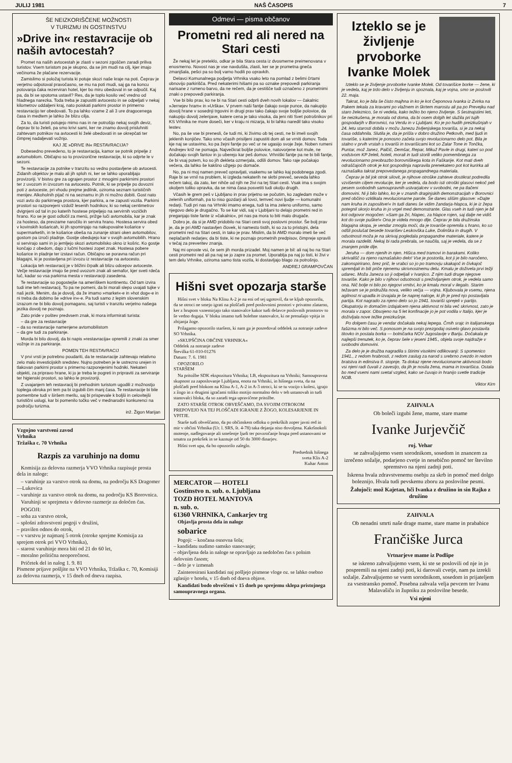JULIJ 1981 NAŠ ČASOPIS 7
ŠE NEIZKORIŠČENE MOŽNOSTI
V TURIZMU IN GOSTINSTVU
»Drive in« restavracije ob naših avtocestah?
Promet na naših avtocestah je zlasti v sezoni zgoščen zaradi priliva turistov. Vsem turistom pa je skupno, da se jim mudi na cilj, kjer imajo večinoma že plačane rezervacije.
Zamislimo si položaj turista ki potuje skozi naše kraje na poti. Čeprav je verjetno odpotoval pravočasno, se mu na poti mudi, saj ga na koncu potovanja čaka rezerviran hotel, kjer bo miru obedoval in se odpočil. Kaj pa, da bi se spotoma ustavil? Res, da je toplo kosilo več vredno od hladnega narezka. Toda treba je zapustiti avtocesto in se odpeljati v nekaj kilometrov oddaljeni kraj, nato poiskati parkirni prostor in primerno restavracijo ter obedovati. To pa lahko vzame 2 ali 3 ure dragocenega časa in medtem je lahko že blizu cilja.
Za to, da turisti potujejo mimo nas in ne potrošijo nekaj svojih deviz, čeprav bi to želeli, pa smo krivi sami, ker ne znamo dovolj prisluhniti zahtevam potnikov na avtocesti ki želé obedovati in se okrepčati ter čimprej nadaljevati vožnjo.
KAJ JE »DRIVE IN« RESTAVRACIJA?
Dobesedno prevedeno, to je restavracija, kamor se potnik pripelje z avtomobilom. Običajno so to provizorične restavracije, ki so odprte le v sezoni.
Te restavracije za potnike v tranzitu so vedno postavljene ob avtocesti. Zidanih objektov je malo ali jih sploh ni, ker se lahko uporabljajo provizoriji. V bistvu gre za ograjen prostor z mnogimi parkirnimi prostori ter z uvozom in izvozom na avtocesto. Potnik, ki se pripelje po dovozni poti z avtoceste, pri vhodu prejme jedilnik, oziroma seznam turističnih menijev. Alkoholnih pijač ni na seznamu in jih ni možno dobiti. Gost nato vozi avto do parkirnega prostora, kjer parkira, a ne zapusti vozila. Parkirni prostori so razporejeni vzdolž lesenih hodnikov, ki so nekaj centimetrov dvignjeni od tal in po katerih hostese pripeljejo na servirnih vozičkih hrano. Ko se je gost odločil za menü, prižge luči avtomobila, kar je znak za hosteso, da prevzame naročilo in servira hrano. Hostesa servira obed v kovinskih košaricah, ki jih spominjajo na nakupovalne košarice v supermarketih, in te košarice obeša na zunanje strani oken avtomobilov, gostom pa izroči pladnje. Gostje obedujejo kar v svojih avtomobilih. Hrano si servirajo sami in jo jemljejo skozi avtomobilsko okno iz košric. Ko gostje končajo z obedom, dajo z lučmi hostesi zopet znak. Hostesa pobere košarice in pladnje ter izstavi račun. Običajno se poravna račun pri blagajni, ki je postavljena pri izvozu iz restavracije na avtocesto.
Lokacija teh restavracij je v bližini črpalk ali blizu odcepov avtoceste. Večje restavracije imajo še pred uvozom znak ali semafor, kjer sveti rdeča luč, kadar so vsa parkirna mesta v restavraciji zasedena.
Te restavracije so pogostejše na ameriškem kontinentu. Od tam izvira tudi ime teh restavracij. To pa ne pomeni, da bi morali slepo uvajati tujke v naš jezik. Menim, da je dovolj, da že imamo »market«-e in »hot dog«-e in ni treba da dobimo še »drive in«-e. Pa tudi samo z lepim slovenskim izrazom ne bi bilo dovolj pomagano, saj turisti v tranzitu verjetno našega jezika dovolj ne poznajo.
Zato pride v poštev predvsem znak, ki mora informirati turista:
– da gre za restavracije
– da so restavracije namenjene avtomobilistom
– da gre tudi za parkiranje.
Morda bi bilo dovolj, da bi napis »restavracija« opremili z znaki za smer vožnje in za parkiranje.
POMEN TEH RESTAVRACIJ
V prvi vrsti je potrebno poudariti, da te restavracije zahtevajo relativno zelo malo investicijskih sredstev. Nujno potreben je le ustrezno urejen in tlakovan parkirni prostor s primerno razporejenimi hodniki. Nekateri objekti, za pripravo hrane, ki jo je treba le pogreti in pripraviti za serviranje ter higienski prostori, so lahko le provizoriji.
Z uvajanjem teh restavracij bi prehodnim turistom ugodili z možnostjo toplega obroka pri tem pa bi izgubili čim manj časa. Te restavracije bi bile pomembne tudi v širšem merilu, saj bi prispevale k boljši in celovitejši turistični uslugi, kar bi pomenilo točko več v mednarodni konkurenci na področju turizma.
inž. Žigon Marijan
Vzgojno varstveni zavod
Vrhnika
Tržaška c. 70 Vrhnika
Razpis za varuhinjo na domu
Komisija za delovna razmerja VVO Vrhnika razpisuje prosta dela in naloge:
– varuhinje za varstvo otrok na domu, na področju KS Dragomer—Lukovica
– varuhinje za varstvo otrok na domu, na področju KS Borovnica.
Varuhinji se sprejmeta v delovno razmerje za določen čas.
POGOJI:
– soba za varstvo otrok,
– splošni zdravstveni pogoji v družini,
– pravilen odnos do otrok,
– v varstvu je najmanj 5 otrok (otroke sprejme Komisija za sprejem otrok pri VVO Vrhnika),
– starost varuhinje mora biti od 21 do 60 let,
– moralno politična neoporečnost.
Pričetek del in nalog 1. 9. 81
Pismene prijave pošljite na VVO Vrhnika, Tržaška c. 70, Komisiji za delovna razmerja, v 15 dneh od dneva razpisa.
Odmevi — pisma občanov
Prometni red ali nered na Stari cesti
Že nekaj let je preteklo, odkar je bila Stara cesta iz dvosmerne preimenovana v enosmerno. Novost nas je vse navdušila, zlasti, ker se je prometna gneča zmanjšala, pešci pa so bolj varno hodili po opravkih.
Delavci Komunalnega podjetja Vrhnika vsako leto na pomlad z belimi črtami obnovijo parkirišča. Pred nekaterimi hišami pa so oznake prepovedi parkiranja narisane z rumeno barvo, da ne rečem, da je cestišče tudi označeno z prometnimi znaki o prepovedi parkiranja.
Vse bi bilo prav, ko ne bi na Stari cesti odprli dveh novih lokalov — čakalnic »Jernejev hram« in »Urška«. V prvem naši fantje čakajo svoje punce, da nakupijo dovolj hrane v sosednji trgovini in drugi prav tako čakajo svoje boljše polovice, da nakupijo dovolj zelenjave, katere cena je tako visoka, da jeni niti Svet potrošnikov pri KS Vrhnika ne more doseči, ker v kraju ni mizarja, ki bi lahko naredil tako visoko lestev.
No, pa še vse bi prenesli, če tudi mi, ki živimo ob tej cesti, ne bi imeli svojih jeklenih konjičev. Tako smo včasih prisiljeni zapustiti dom ali se vrniti domov. Toda kje naj se ustavimo, ko pa žejni fantje po več ur ne ugasijo svoje žeje. Noben rumeni Andrejev križ ne pomaga. Največkrat boljše polovice, natovorjene kot mule, ne dočakajo svojih fantov in jo uberejo kar peš domov. Vrhniški fantje pa ne bi bili fantje, če bi vsaj potem, ko so jih dekleta ozmerjala, odšli domov. Tako raje počakajo večera, da lahko še kakšno užgejo po domače.
No, pa ni moj namen preveč opravljati, vsakemu se lahko kaj podobnega zgodi. Raje bi se vrnil na problem, ki izgleda nekaterih ne skrbi preveč, seveda lahko rečem takoj, da zato, ker nihče od njih ne živi na tej Stari cesti. Vsak ima s svojim okoljem toliko opravka, da se nima časa posvetiti tudi okolju drugih.
Včasih le grem peš v Ljubljano in prav prijetno se počutim, ko zagledam može v zelenih uniformah, pa to niso gozdarji ali lovci, temveč novi ljudje — komunalni redarji. Tudi pri nas na Vrhniki imamo enega, tudi ta ima zeleno uniformo, samo njegovo delo je drugačno. To se kar vidi, saj v Ljubljani to delajo prometni red in preganjajo tiste fante iz »čakalnic«, pri nas pa mora to biti malo drugače.
Dobro je, da si je AMD pridobilo na Stari cesti svoj poslovni prostor. Še bolj prav je, da je pri AMD nastavljen človek, ki namesto tistih, ki so za to pristojni, dela prometni red na Stari cesti, in tako je prav. Mislim, da bi AMD moralo imeti še več neplačanih redarjev, da bi tiste, ki ne poznajo prometnih predpisov, čimpreje spravili v tečaj za preveritev znanja.
Naj mi oprostе vsi, če sem jih morda prizadel. Moj namen je bil: ali naj bo na Stari cesti prometni red ali pa naj se jo zapre za promet. Uporablja pa naj jo tisti, ki živi v tem delu Vrhnike, oziroma samo tista vozila, ki dostavljajo blago za potrošnjo.
ANDREJ GRAMPOVČAN
Hišni svet opozarja starše
Hišni svet v bloku Na Klisu A-2 je na eni od sej ugotovil, da se kljub opozorilu, da se otroci ne smejo igrati na ploščadi pred poslovnimi prostori v privatno zlatarno, ker z hrupom vznemirjajo tako stanovalce kakor tudi delavce poslovnih prostorov to še vedno dogaja. V bloku imamo tudi bolehne stanovalce, ki ne prenašajo vpitja in zbijanja žoge.
Prilagamo opozorilo staršem, ki nam ga je posredoval oddelek za notranje zadeve SO Vrhnika.
»SKUPŠČINA OBČINE VRHNIKA«
Oddelek za notranje zadeve
Številka 61-010-01276
Datum: 7. 6. 1981
OPOZORILO
STARŠEM
Na pritožbe SDK ekspozitura Vrhnika; LB, ekspozitura na Vrhniki; Samoupravna skupnost za zaposlovanje Ljubljana, enota na Vrhniki, in hišnega sveta, da na ploščadi pred blokom na Klisu A-1, A-2 in A-3 otroci, ki se tu vozijo s kolesi, igrajo z žogo in z drugimi igračami toliko motijo normalno delo v teh ustanovah in tudi stanovalci bloka, da so zaradi tega upravičene pritožbe.
ZATO STARŠE OTROK OBVEŠČAMO, DA SVOJIM OTROKOM PREPOVEJO NA TEJ PLOŠČADI IGRANJE Z ŽOGO, KOLESARJENJE IN VPITJE.
Starše tudi obveščamo, da po občinskem odloku o prekrških zoper javni red in mir v občini Vrhnika (Ur. l. SRS, št. 4-78) taka dejanja niso dovoljena. Kakršnokoli motenje, nadlegovanje ali smešenje ljudi ter povzročanje hrupa pred ustanovami se smatra za prekršek in se kaznuje od 50 do 3000 dinarjev.
Hišni svet upa, da bo opozorilo zaleglo.
Predsednik hišnega
sveta Klis A-2
Kuhar Anton
MERCATOR — HOTELI
Gostinstvo n. sub. o. Ljubljana
TOZD HOTEL MANTOVA
n. sub. o.
61360 VRHNIKA, Cankarjev trg
Objavlja prosta dela in naloge
sobarice
Pogoji: – končana osnovna šola;
– kandidatu nudimo samsko stanovanje;
– objavljena dela in naloge se opravljajo za nedoločen čas s polnim delovnim časom;
– delo je v izmenah
Zainteresirani kandidati naj pošljejo pismene vloge oz. se lahko osebno zglasijo v hotelu, v 15 dneh od dneva objave.
Kandidati bodo obveščeni v 15 dneh po sprejemu sklepa pristojnega samoupravnega organa.
Izteklo se je življenje prvoborke Ivanke Molek
Izteklo se je življenje prvoborke Ivanke Molek. Od tovarišice borke — žene, ki je vedela, kaj je trdo delo v življenju in spoznala, kaj je vojna, smo se poslovili 22. maja.
Takrat, ko je bila še čisto majhna in ko je kot Čeponova Ivanka iz Zvirka na Pakem tekala za kravami po vlažnem in škrtem marostu ali pa po Prevejku nad staro železnico, še ni vedela, kako težko bo njeno življenje. S šestnajstimi leti, še neizkušena, je morala od doma, da bi osem dolgih let služila pri tujih gospodarjih v Borovnici, na Verdu in v Ljubljani. Ko je po hudih preizkušnjah v 24. letu starosti dobila v možu Janezu življenjskega tovariša, si je za nekaj časa oddahnila. Slutila je, da je prišla v dobro družino Petkovih, med ljudi in tovariše, s katerimi je ponosno začela svojo revolucionarno delo pot. Bila je stalno v prvih vrstah s tovariši in tovarišicami kot so Zalar Tone in Tončka, Puntar, mož Janez, Palčič, Demšar, Repar, Mikuž Pavle in drugi, kateri so pod vodstvom KP želeli, hoteli, morali in tudi storili veliko pomembnega za revolucionarno preobrazbo borovniškega kota in Faškarije. Kot mati dveh odraščajočih otrok je kot gospodinja napravila prenekatero pot kot kurirka ali raznašalka takrat prepovedanega propagandnega materiala.
Čeprav je bil jok otrok silovit, je njihove otroške zahteve dostikrat podredila vzvišenim ciljem revolucije, ker je vedela, da bodo isti otroški glasovi nekoč peli pesem svobodnih samoupravnih ustvarjalcev v svobodni, ne pa tlačeni domovini. Ni ji bilo lahko, ko je v znanih draginjskih demonstracijah v Borovnici pred občino vzklikala revolucionarne parole. Še danes slišim glasove: »Dajte nam kruha in zaposlitve!« In tudi danes še vidim žandarja-hlapca, ki je iz žepa potegnil skorjo kruha in jo vrgel med demonstrante. Glas vseh in tudi njen je bil kot odgovor mogočen: »Sam ga žri, hlapec, za hlapce rojen, saj dalje ne vidiš kot do svoje puške!« Ona je videla mnogo dlje. Čeprav je bila družinska blagajna skopa, je vendar zmogla moči, da je tovariše opremila s hrano, ko so odšli poslušat besede tovarišev Leskovška Luke, Dolinška in drugih. V odsotnosti moža je na skrivaj pogledala propagandne materiale, katere je morala razdeliti. Nekaj bi rada prebrala, se naučila, saj je vedela, da se z znanjem pride dlje.
Jeruha — dom njenih in njen. Hišica med tramovi in barakami. Koliko skrivališč za njeno raznašalsko delo! Vse je postorila, kot ji je bilo naročeno, zakonspirirano, brez prič, le vrabci so jo po tramovju skakajoč in čivkajoč spremljali in bili priče njenemu skrivnostnemu delu. Kmalu je doživela prvi težji udarec. Moža Janeza so ji odpeljali v Ivanjico. Z njim tudi druge njegove tovariše. Kako je bilo v njihovi odsotnosti s preživljanjem otrok, je vedela samo ona. Nič bolje ni bilo po njegovi vrnitvi, ko je kmalu moral v ilegalo. Starim težavam se je pridružila nova, veliko večja — vojna. Kljubovala je vsemu, njena agilnost ni upadla in izvajala je še naprej naloge, ki jih je pred njo postavljala partija. Kot nagrado za njeno delo so jo 1941. tovariši sprejeli v partijo. Okupatorju in domačim izdajalcem njena aktivnost ni bila več skrivnost, zato je morala v zapor. Obsojeno na 5 let konfinacije jo je pot vodila v Italijo, kjer je doživljala nove težke preizkušnje.
Po dolgem času je vendar dočakala nekaj lepega. Črnih srajc in italijanskega fašizma ni bilo več. S ponosom je na svojo prezgodaj osivelo glavo postavila titovko in postala borka — bolničarka NOV Jugoslavije v Bariju. Dočakala je najlepši trenutek, ko je, čeprav šele v jeseni 1945., objela svoje najdražje v svobodni domovini.
Za delo je je družba nagradila s štirimi visokimi odlikovanji: S spomenico 1941., z redom hrabrosti, z redom zaslug za narod s srebrno zvezdo in redom bratstva in edinstva II. stopnje. Ta dokaz njene revolucionarne aktivnosti bodo vsi njeni radi čuvali z zavestjo, da jih je nosila žena, mama in tovarišica. Ostala bo med vsemi nami svetal vzgled, kako se čuvajo in hranijo svetle tradicije NOB.
Viktor Kirn
ZAHVALA
Ob boleči izgubi žene, mame, stare mame
Ivanke Jurjevčič
roj. Vehar
se zahvaljujemo vsem sorodnikom, sosedom in znancem za izrečeno sožalje, podarjeno cvetje in nesebično pomoč ter številno spremstvo na njeni zadnji poti.
Iskrena hvala zdravstvenemu osebju za skrb in pomoč med dolgo boleznijo. Hvala tudi pevskemu zboru za poslovilne pesmi.
Žalujoči: mož Kajetan, hči Ivanka z družino in sin Rajko z družino
ZAHVALA
Ob nenadni smrti naše drage mame, stare mame in prababice
Frančiške Jurca
Vrtnarjeve mame iz Podlipe
se iskreno zahvaljujemo vsem, ki ste se poslovili od nje in jo pospremili na njeni zadnji poti, ki darovali cvetje, nam pa izrekli sožalje. Zahvaljujemo se vsem sorodnikom, sosedom in prijateljem za vsestransko pomoč. Posebna zahvala velja pevcem ter Ivanu Malavašiču in župniku za poslovilne besede.
Vsi njeni